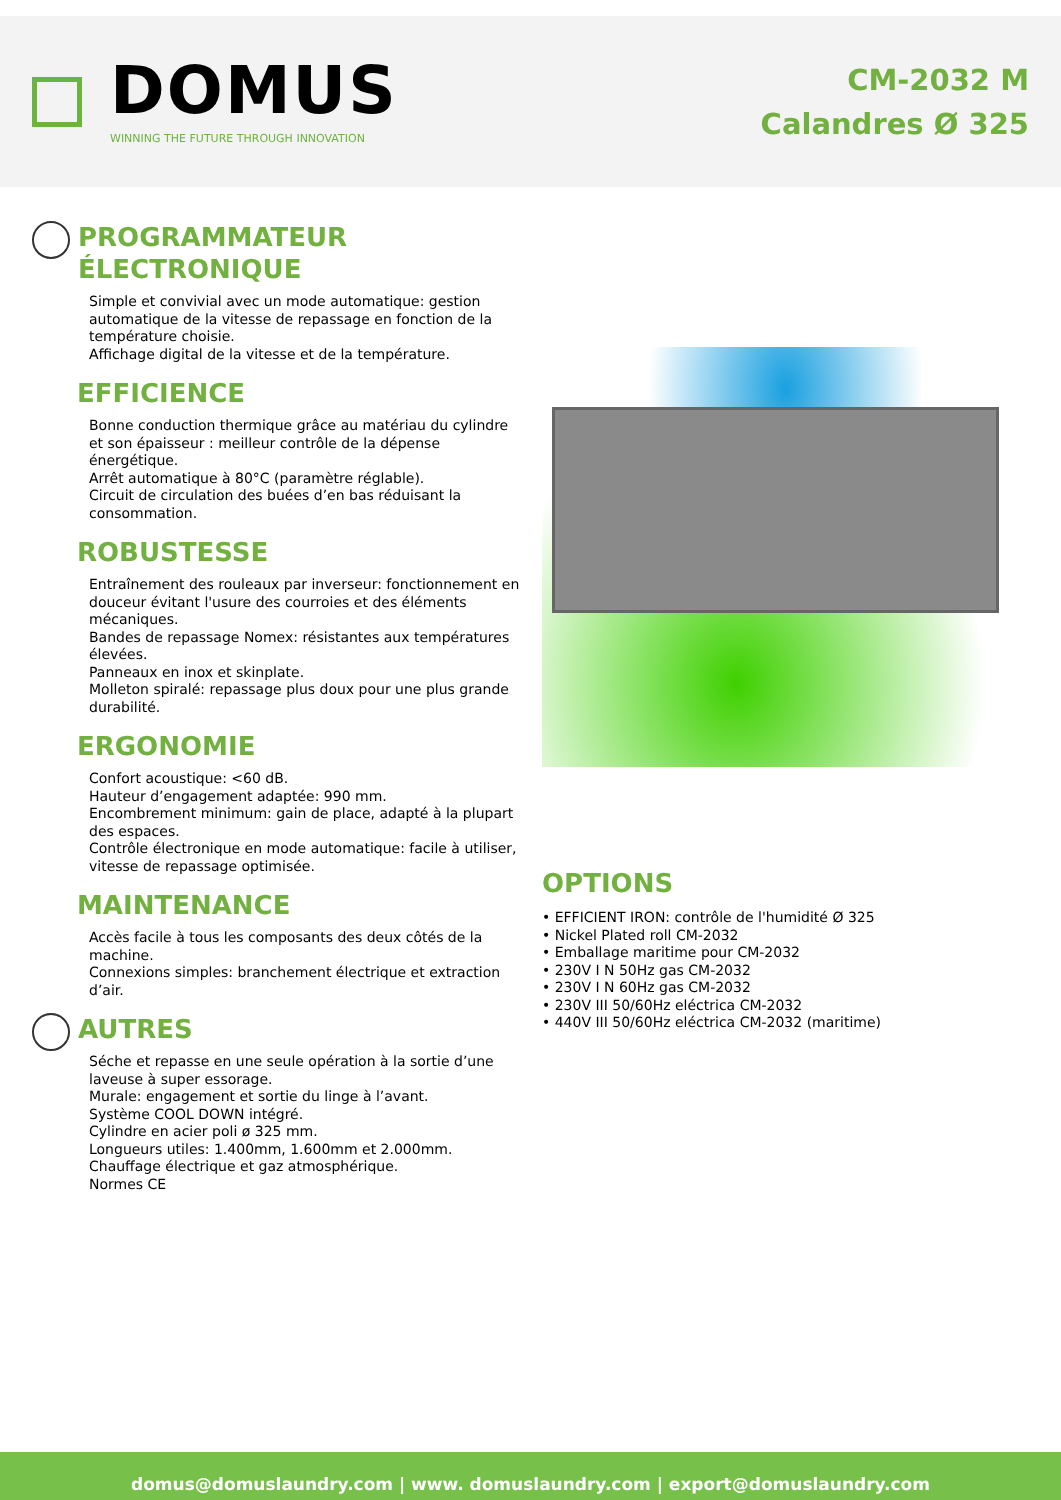DOMUS
WINNING THE FUTURE THROUGH INNOVATION
CM-2032 M
Calandres Ø 325
PROGRAMMATEUR ÉLECTRONIQUE
Simple et convivial avec un mode automatique: gestion automatique de la vitesse de repassage en fonction de la température choisie.
Affichage digital de la vitesse et de la température.
EFFICIENCE
Bonne conduction thermique grâce au matériau du cylindre et son épaisseur : meilleur contrôle de la dépense énergétique.
Arrêt automatique à 80°C (paramètre réglable).
Circuit de circulation des buées d’en bas réduisant la consommation.
ROBUSTESSE
Entraînement des rouleaux par inverseur: fonctionnement en douceur évitant l'usure des courroies et des éléments mécaniques.
Bandes de repassage Nomex: résistantes aux températures élevées.
Panneaux en inox et skinplate.
Molleton spiralé: repassage plus doux pour une plus grande durabilité.
ERGONOMIE
Confort acoustique: <60 dB.
Hauteur d’engagement adaptée: 990 mm.
Encombrement minimum: gain de place, adapté à la plupart des espaces.
Contrôle électronique en mode automatique: facile à utiliser, vitesse de repassage optimisée.
MAINTENANCE
Accès facile à tous les composants des deux côtés de la machine.
Connexions simples: branchement électrique et extraction d’air.
AUTRES
Séche et repasse en une seule opération à la sortie d’une laveuse à super essorage.
Murale: engagement et sortie du linge à l’avant.
Système COOL DOWN intégré.
Cylindre en acier poli ø 325 mm.
Longueurs utiles: 1.400mm, 1.600mm et 2.000mm.
Chauffage électrique et gaz atmosphérique.
Normes CE
OPTIONS
• EFFICIENT IRON: contrôle de l'humidité Ø 325
• Nickel Plated roll CM-2032
• Emballage maritime pour CM-2032
• 230V I N 50Hz gas CM-2032
• 230V I N 60Hz gas CM-2032
• 230V III 50/60Hz eléctrica CM-2032
• 440V III 50/60Hz eléctrica CM-2032 (maritime)
domus@domuslaundry.com | www. domuslaundry.com | export@domuslaundry.com